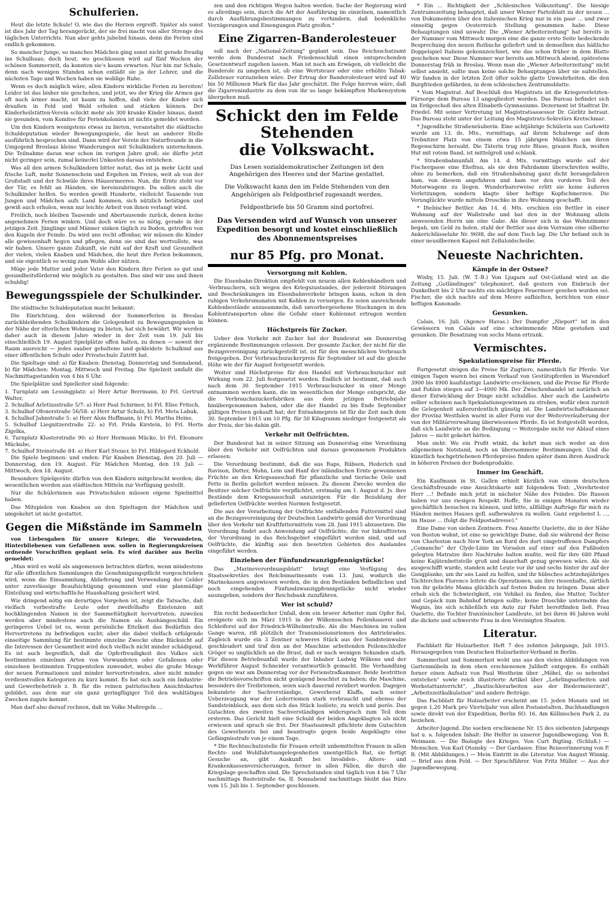Schulferien.
Heut die letzte Schule! O, wie das die Herzen ergreift. Später als sonst ist dies Jahr der Tag herangerückt, der sie frei macht von aller Strenge des täglichen Unterrichts. Nun aber gehts jubelnd hinaus, denn die Ferien sind endlich gekommen.
So mancher Junge, so manches Mädchen ging sonst nicht gerade freudig ins Schulhaus; doch heut, wo geschlossen wird auf fünf Wochen der schönen Sommerzeit, da konnten sie's kaum erwarten. Nur hin zur Schule, denn nach wenigen Stunden schon entläßt sie ja der Lehrer, und die nächsten Tage und Wochen haben sie wohlige Ruhe.
Wenn es doch möglich wäre, allen Kindern wirkliche Ferien zu bereiten! Leider ist das bisher nie geschehen, und jetzt, wo der Krieg die Armen gar oft noch ärmer macht, ist kaum zu hoffen, daß viele der Kinder sich draußen in Feld und Wald erholen und stärken können. Der Kinderheilstätten-Verein schickt mehr als 300 kranke Kinder hinaus, damit sie gesunden, vom Komitee für Ferienkolonien ist nichts gemeldet worden.
Um den Kindern wenigstens etwas zu bieten, veranstaltet die städtische Schuldeputation wieder Bewegungsspiele, die heut an anderer Stelle ausführlich besprochen sind. Dann wird der Verein der Naturfreunde in die Umgegend Breslaus kleine Wanderungen mit Schulkindern unternehmen. Die Teilnahme daran war schon im vorigen Jahre groß; sie dürfte jetzt nicht geringer sein, zumal keinerlei Unkosten daraus entstehen.
Was all den armen Schulkindern bitter notut, das ist ja mehr Licht und frische Luft, mehr Sonnenschein und Ergehen im Freien, weit ab von der Großstadt und der Schwüle ihres Häusermeeres. Nun, die Ernte steht vor der Tür, es fehlt an Händen, sie hereinzubringen. Da sollen auch die Schulkinder helfen. So werden gewiß Hunderte, vielleicht Tausende von Jungen und Mädchen aufs Land kommen, sich nützlich betätigen und gewiß auch erholen, wenn nur leichte Arbeit von ihnen verlangt wird.
Freilich, noch bleiben Tausende und Abertausende zurück, denen keine angenehmen Ferien winken. Und doch wäre es so nötig, gerade in der jetzigen Zeit. Jünglinge und Männer sinken täglich zu Boden, getroffen von den Kugeln der Feinde. Da wird uns recht offenbar, wir müssen die Kinder alle gewissenhaft hegen und pflegen, denn sie sind das wertvollste, was wir haben. Unsere ganze Zukunft, sie ruht auf der Kraft und Gesundheit der vielen, vielen Knaben und Mädchen, die heut ihre Ferien bekommen, und sie eigentlich so wenig zum Wohle aller nützen.
Möge jede Mutter und jeder Vater den Kindern ihre Ferien so gut und gesundheitsfördernd wie möglich zu gestalten. Das sind wir uns und ihnen schuldig!
Bewegungsspiele der Schulkinder.
Die städtische Schuldeputation macht bekannt:
Die Einrichtung, den während der Sommerferien in Breslau zurückbleibenden Schulkindern die Gelegenheit zu Bewegungsspielen in der Nähe der elterlichen Wohnung zu bieten, hat sich bewährt. Wir werden daher auch in diesem Jahre wieder in der Zeit vom 19. Juli bis einschließlich 19. August Spielplätze offen halten, zu denen — soweit der Raum ausreicht — jedes sauber gehaltene und gekleidete Schulkind aus einer öffentlichen Schule oder Privatschule Zutritt hat.
Die Spieltage sind: a) für Knaben: Dienstag, Donnerstag und Sonnabend, b) für Mädchen: Montag, Mittwoch und Freitag. Die Spielzeit umfaßt die Nachmittagsstunden von 4 bis 6 Uhr.
Die Spielplätze und Spielleiter sind folgende:
1. Turnplatz am Lessingplatz: a) Herr Artur Berrmann, b) Frl. Gertrud Walter,
2. Schulhof Arletiusstraße 5/7: a) Herr Paul Schirmer, b) Frl. Elise Fritsch,
3. Schulhof Ofenerstraße 56/58: a) Herr Artur Scholz, b) Frl. Meta Labuk,
4. Schulhof Jahnstraße 5: a) Herr Alois Hoffmann, b) Frl. Martha Heine,
5. Schulhof Liegnitzerstraße 22: a) Frl. Frida Kirstein, b) Frl. Herta Zigelka,
6. Turnplatz Klosterstraße 90: a) Herr Hermann Mücke, b) Frl. Eleonore Mückube,
7. Schulhof Steinstraße 84: a) Herr Karl Steuer, b) Frl. Hildegard Eckhold.
Die Spiele beginnen: und enden: Für Knaben Dienstag, den 20. Juli — Donnerstag, den 19. August. Für Mädchen Montag, den 19. Juli — Mittwoch, den 18. August.
Besondere Spielgeräte dürfen von den Kindern mitgebracht werden; die wesentlichen werden aus städtischen Mitteln zur Verfügung gestellt.
Nur die Schülerinnen aus Privatschulen müssen eigene Spielmittel haben.
Das Mitspielen von Knaben an den Spieltagen der Mädchen und umgekehrt ist nicht gestattet.
Gegen die Mißstände im Sammeln
von Liebesgaben für unsere Krieger, die Verwundeten, Hinterbliebenen von Gefallenen usw. sollen in Regierungskreisen ordnende Vorschriften geplant sein. Es wird darüber aus Berlin gemeldet:
„Man wird es wohl als angemessen betrachten dürfen, wenn mindestens für alle öffentlichen Sammlungen die Genehmigungspflicht vorgeschrieben wird, wenn die Einsammlung, Ablieferung und Verwendung der Gelder unter zuverlässige Beaufsichtigung genommen und eine planmäßige Einteilung und wirtschaftliche Haushaltung gesichert wird.
Wie dringend nötig ein derartiges Vorgehen ist, zeigt die Tatsache, daß vielfach vorbestrafte Leute oder zweifelhafte Existenzen mit hochklingenden Namen in der Sammeltätigkeit hervortreten; zuweilen werden aber mindestens auch die Namen als Aushängeschild. Ein geringeres Uebel ist es, wenn persönliche Eitelkeit das Bedürfnis des Hervortretens zu befriedigen sucht; aber die dabei vielfach erfolgende einseitige Sammlung für bestimmte einzelne Zwecke ohne Rücksicht auf die Interessen der Gesamtheit wird doch vielfach nicht minder schädigend. Es ist auch begreiflich, daß die Opferfreudigkeit des Volkes sich bestimmten einzelnen Arten von Verwundeten oder Gefallenen oder einzelnen bestimmten Truppenteilen zuwendet, wobei die große Menge der neuen Formationen und minder hervortretenden, aber nicht minder verdienstvollen Kategorien zu kurz kommt. Es hat sich auch ein Industrie- und Gewerbebetrieb z. B. für die reinen patriotischen Ansichtskarten gebildet, aus dem nur ein ganz geringfügiger Teil den wohltätigen Zwecken zugute kommt.
Man darf also darauf rechnen, daß im Volke Maßregeln ...
zen und den richtigen Wegen halten werden. Sache der Regierung wird es allerdings sein, durch die Art der Ausführung im einzelnen, namentlich durch Ausführungsbestimmungen zu verhindern, daß bedenkliche Verzögerungen und Einengungen Platz greifen."
Eine Zigarren-Banderolesteuer
soll nach der „National-Zeitung" geplant sein. Das Reichsschatzamt werde dem Bundesrat nach Friedensschluß einen entsprechenden Gesetzentwurf zugehen lassen. Man ist noch am Erwägen, ob vielleicht die Banderole zu umgehen ist, ob eine Wertsteuer oder eine erhöhte Tabak-Zollsteuer vorzuziehen wäre. Der Ertrag der Banderolesteuer wird auf 40 bis 50 Millionen Mark für das Jahr geschätzt. Die Folge hiervon wäre, daß die Zigarrenindustrie zu dem von ihr so lange bekämpften Markensystem übergehen muß.
Schickt den im Felde Stehenden
die Volkswacht.
Das Lesen sozialdemokratischer Zeitungen ist den Angehörigen des Heeres und der Marine gestattet.
Die Volkswacht kann den im Felde Stehenden von den Angehörigen als Feldpostbrief zugesandt werden.
Feldpostbriefe bis 50 Gramm sind portofrei.
Das Versenden wird auf Wunsch von unserer Expedition besorgt und kostet einschließlich des Abonnementspreises
nur 85 Pfg. pro Monat.
Versorgung mit Kohlen.
Die Eisenbahn-Direktion empfiehlt von neuem allen Kohlenhändlern und -Verbrauchern, sich wegen des Kriegszustandes, der jederzeit Störungen und Beschränkungen im Eisenbahnverkehr bringen kann, schon in den ruhigen Verkehrsmonaten mit Kohlen zu versorgen. Es seien ausreichende Kohlenbestände anzusammeln, daß unvorhergesehene Stockungen in den Kohlentransporten ohne die Gefahr einer Kohlennot ertragen werden können.
Höchstpreis für Zucker.
Ueber den Verkehr mit Zucker hat der Bundesrat am Donnerstag ergänzende Bestimmungen erlassen. Der gesamte Zucker, der nicht für die Bezugsvereinigung zurückgestellt ist, ist für den menschlichen Verbrauch freigegeben. Der Verbrauchszuckerpreis für September ist auf die gleiche Höhe wie der für August festgesetzt worden.
Weiter sind Höchstpreise für den Handel mit Verbrauchszucker mit Wirkung vom 22. Juli festgesetzt worden. Endlich ist bestimmt, daß auch nach dem 30. September 1915 Verbrauchszucker in einer Menge entnommen werden kann, die im wesentlichen der Menge entspricht, die die Verbrauchszuckerfabriken aus dem jetzigen Betriebsjahr hinübergenommen haben, oder die der Handel zu bis Ende September gültigen Preisen gekauft hat; der Entnahmepreis ist für die Zeit nach dem 30. September 1915 um 10 Pfg. für 50 Kilogramm niedriger festgesetzt als der Preis, der bis dahin gilt.
Verkehr mit Oelfrüchten.
Der Bundesrat hat in seiner Sitzung am Donnerstag eine Verordnung über den Verkehr mit Oelfrüchten und daraus gewonnenen Produkten erlassen.
Die Verordnung bestimmt, daß die aus Raps, Rübsen, Hederich und Ravison, Dotter, Mohn, Lein und Hanf der inländischen Ernte gewonnenen Früchte an den Kriegsausschuß für pflanzliche und tierische Oele und Fette in Berlin geliefert werden müssen. Zu diesem Zwecke werden die Besitzer solcher Oelfrüchte verpflichtet, erstmalig am 1. August d. Js. ihre Bestände dem Kriegsausschuß anzuzeigen. Für die Bezahlung der gelieferten Oelfrüchte werden Normen festgesetzt.
Die aus der Verarbeitung der Oelfrüchte entfallenden Futtermittel sind an die Bezugsvereinigung der Deutschen Landwirte gemäß der Verordnung über den Verkehr mit Kraftfuttermitteln vom 28. Juni 1915 abzusetzen. Die Verordnung findet auch Anwendung auf Oelfrüchte, die vor Inkrafttreten der Verordnung in das Reichsgebiet eingeführt worden sind, und auf Oelfrüchte, die künftig aus den besetzten Gebieten des Auslandes eingeführt werden.
Einziehen der Fünfundzwanzigpfennigstücke!
Das „Marineverordnungsblatt" bringt eine Verfügung des Staatssekretärs des Reichsmarineamts vom 13. Juni, wodurch die Marinekassen angewiesen werden, die in den Beständen befindlichen und noch eingehenden Fünfundzwanzigpfennigstücke nicht wieder auszugeben, sondern der Reichsbank zuzuführen.
Wer ist schuld?
Ein recht bedauerlicher Unfall, dem ein braver Arbeiter zum Opfer fiel, ereignete sich im März 1915 in der Wilkensschen Feilenhauerei und Schleiferei auf der Friedrich-Wilhelmstraße. Als die Maschinen im vollen Gange waren, riß plötzlich der Transmissionsriemen des Antriebrades. Zugleich wurde ein 3 Zentner schweres Stück aus der Sandsteinwalze geschleudert und traf den an der Maschine arbeitenden Feilenschleifer Gröger so unglücklich an die Brust, daß er nach wenigen Sekunden starb. Für diesen Betriebsunfall wurde der Inhaber Ludwig Wilkens und der Werkführer August Schneider verantwortlich gemacht. Die Verhandlung gegen sie war am Donnerstag vor der Ferienstrafkammer. Beide bestritten die Betriebsvorschriften nicht genügend beachtet zu haben; die Maschine, besonders der Treibriemen, seien auch dauernd revidiert worden. Dagegen bekundete der Sachverständige, Gewerberat Klaffa, nach seiner Ueberzeugung war der Lederriemen stark verbraucht und ebenso der Sandsteinblock, aus dem sich das Stück loslöste, zu weich und porös. Das Gutachten des zweiten Sachverständigen widersprach zum Teil dem ersteren. Das Gericht hielt eine Schuld der beiden Angeklagten als nicht erwiesen und sprach sie frei. Der Staatsanwalt pflichtete dem Gutachten des Gewerberats bei und beantragte gegen beide Angeklagte eine Gefängnisstrafe von je einem Tage.
* Die Rechtsschutzstelle für Frauen erteilt unbemittelten Frauen in allen Rechts- und Wohlfahrtsangelegenheiten unentgeltlich Rat, sie fertigt Gesuche an, gibt Auskunft bei Invaliden-, Alters- und Krankenkassenversicherungen, ferner in allen Fällen, die durch die Kriegslage geschaffen sind. Die Sprechstunden sind täglich von 4 bis 7 Uhr nachmittags Bastei­straße 6a, II. Sonnabend nachmittags bleibt das Büro vom 15. Juli bis 1. September geschlossen.
* Ein ... Richtigkeit der „Schlesischen Volkszeitung". Die hiesige Zentrumszeitung behauptet, daß unser Wiener Parteiblatt zu der neuen ... von Dokumenten über den italienischen Krieg nur in ein paar ... und zwar einseitig gegen Oesterreich Stellung genommen habe. Diese Behauptungen sind unwahr. Die „Wiener Arbeiterzeitung" hat bereits in der Nummer vom Mittwoch morgen eine die ganze erste Seite bedeckende Besprechung des neuen Rotbuchs geliefert und in demselben das häßliche Doppelspiel Italiens gekennzeichnet, wie das schon früher in dem Blatte geschehen war. Diese Nummer war bereits am Mittwoch abend, spätestens Donnerstag früh in Breslau. Wenn man die „Wiener Arbeiterzeitung" nicht selbst ansieht, sollte man keine solche Behauptungen über sie aufstellen. Wir fanden in der letzten Zeit öfter solche glatte Unwahrheiten, die den Burgfrieden gefährden, in dem schlesischen Zentrumsblatte.
* Vom Magistrat. Auf Beschluß des Magistrats ist die Kriegsverletzten-Fürsorge dem Bureau 13 angegliedert worden. Das Bureau befindet sich im Erdgeschoß des alten Elisabeth-Gymnasiums. Dezernent ist Stadtrat Dr. Friedel. Mit seiner Vertretung ist Magistratsassessor Dr. Görlitz betraut. Das Bureau steht unter der Leitung des Magistrats-Sekretärs Kretschmar.
* Jugendliche Straßenräuberin. Eine achtjährige Schülerin aus Carlowitz wurde am 13. ds. Mts., vormittags, auf ihrem Schulwege auf dem Trebnitzer Platz von einem etwa 15 jährigen Mädchen um ihren Regenschirm beraubt. Die Täterin trug rote Bluse, grauen Rock, weißen Hut mit rotem Band, ist mittelgroß und schlank.
* Straßenbahnunfall. Am 14. d. Mts. vormittags wurde auf der Fischergasse eine Ehefrau, als sie den Fahrdamm überschreiten wollte, ohne zu bemerken, daß ein Straßenbahnzug ganz dicht herangefahren kam, von diesem angefahren und kam vor den vorderen Teil des Motorwagens zu liegen. Wunderbarerweise erlitt sie keine äußeren Verletzungen, sondern klagte über heftige Kopfschmerzen. Die Verunglückte wurde mittels Droschke in ihre Wohnung geschafft.
* Diebischer Bettler. Am 14. d. Mts. erschien ein Bettler in einer Wohnung auf der Wallstraße und bat den in der Wohnung allein anwesenden Herrn um eine Gabe. Als dieser sich in das Wohnzimmer begab, um Geld zu holen, stahl der Bettler aus dem Vorraum eine silberne Ankerichlüsseluhr Nr. 9698, die auf dem Tisch lag. Die Uhr befand sich in einer neusilbernen Kapsel mit Zelluloidscheibe.
Neueste Nachrichten.
Kämpfe in der Ostsee?
Wisby, 15. Juli. (W. T.-B.) Von Ljugarn auf Ost-Gotland wird an die Zeitung „Gotländingen" telephoniert, daß gestern von Einbruch der Dunkelheit bis 2 Uhr nachts ein mächtiges Feuermeer gesehen worden sei. Fischer, die sich nachts auf dem Meere aufhielten, berichten von einer heftigen Kanonade.
Gesunken.
Calais, 16. Juli. (Agence Havas.) Der Dampfer „Nieport" ist in den Gewässern von Calais auf eine schwimmende Mine gestoßen und gesunken. Die Besatzung von sechs Mann ertrank.
Vermischtes.
Spekulationspreise für Pferde.
Fortgesetzt steigen die Preise für Zugtiere, namentlich für Pferde. Vor einigen Tagen waren bei einem Verkauf von Gestütspferden in Warendorf 3900 bis 4900 kaufslustige Landwirte erschienen, und die Preise für Pferde und Fohlen stiegen auf 3—4000 Mk. Der Zwischenhandel ist natürlich an dieser Entwicklung der Dinge nicht schuldlos. Aber auch die Landwirte selber scheinen nach Spekulationsgewinnen zu streben, wofür eben zurzeit die Gelegenheit außerordentlich günstig ist. Die Landwirtschaftskammer der Provinz Westfalen warnt in aller Form vor der Weiterveräußerung der von der Militärverwaltung überwiesenen Pferde. Es ist festgestellt worden, daß sich Landwirte an die Bedingung — Weitergabe nicht vor Ablauf eines Jahres — nicht gekehrt hätten.
Man sieht: Wo ein Profit winkt, da kehrt man sich weder an den allgemeinen Notstand, noch an übernommene Bestimmungen. Und die künstlich hochgetriebenen Pferdepreise finden später dann ihren Ausdruck in höheren Preisen der Bodenprodukte.
Immer im Geschäft.
Ein Kaufmann in St. Gallen erhielt kürzlich von einem deutschen Geschäftsfreunde eine Ansichtskarte mit folgendem Text: „Verehrtester Herr ...! Befinde mich jetzt in nächster Nähe des Feindes. Die Russen haben vor uns riesigen Respekt. Hoffe, Sie in einigen Monaten wieder geschäftlich besuchen zu können, und bitte, allfällige Aufträge für mich zu Händen meines Hauses gefl. aufbewahren zu wollen. Ganz ergebenst L ..., im Hause ... (folgt die Feldpostadresse)."
Eine Dame von sieben Zentnern. Frau Annette Ouelette, die in der Nähe von Boston wohnt, ist eine so gewichtige Dame, daß sie während der Reise von Charleston nach New York an Bord des dort eingetroffenen Dampfers „Comanche" der Clyde-Linie im Vorsalon auf einer auf den Fußboden gelegten Matratze ihre Nachtruhe halten mußte, weil für ihre 680 Pfund keine Kajütenbettstelle groß und dauerhaft genug gewesen wäre. Als sie ausgeschifft wurde, standen acht Leute vor ihr und sechs hinter ihr auf der Gangplanke, um ihr ans Land zu helfen, und ihr hübsches achtzehnjähriges Töchterchen Florence leitete die Operationen, um ihre riesenhafte, zärtlich von ihr geliebte Mama glücklich auf festen Boden zu bringen. Dann aber erhob sich die Schwierigkeit, ein Vehikel zu finden, das Mutter, Tochter und Gepäck zum Bahnhof bringen sollte; keine Droschke unternahm das Wagnis, bis sich schließlich ein Auto zur Fahrt bereitfinden ließ. Frau Ouelette, die Tochter französischer Landleute, ist bei ihren 46 Jahren wohl die dickste und schwerste Frau in den Vereinigten Staaten.
Literatur.
Fachblatt für Holzarbeiter. Heft 7 des zehnten Jahrgangs, Juli 1915. Herausgegeben vom Deutschen Holzarbeiter-Verband in Berlin.
Sommerlust und Sommerlust weht uns aus den vielen Abbildungen von Gartenmöbeln in dem eben erschienenen Juliheft entgegen. Es enthält ferner einen Aufsatz von Paul Westheim über „Möbel, die so nebenbei entstehen" sowie reich illustrierte Artikel über „Lehrlingsarbeiten und Werkstattunterricht", „Bautischlerarbeiten aus der Biedermeierzeit", „Arbeitszeitkalkulation" und andere Beiträge.
Das Fachblatt für Holzarbeiter erscheint am 15. jeden Monats und ist gegen 1,20 Mark pro Vierteljahr von allen Postanstalten, Buchhandlungen sowie direkt von der Expedition, Berlin SO. 16, Am Köllnischen Park 2, zu beziehen.
Arbeiter-Jugend. Die soeben erschienene Nr. 15 des siebenten Jahrgangs hat u. a. folgenden Inhalt: Die Helfer in unserer Jugendbewegung. Von R. Weimann. — Die Biologie des Krieges. Von Curt Bigting. (Schluß.) — Menschen. Von Karl Otonsky. — Der Gardasee. Eine Reiseerinnerung von P. B. (Mit Abbildungen.) — Mein Eintritt in die Literatur. Von August Winnig. — Brief aus dem Feld. — Der Sprachführer. Von Fritz Müller. — Aus der Jugendbewegung.